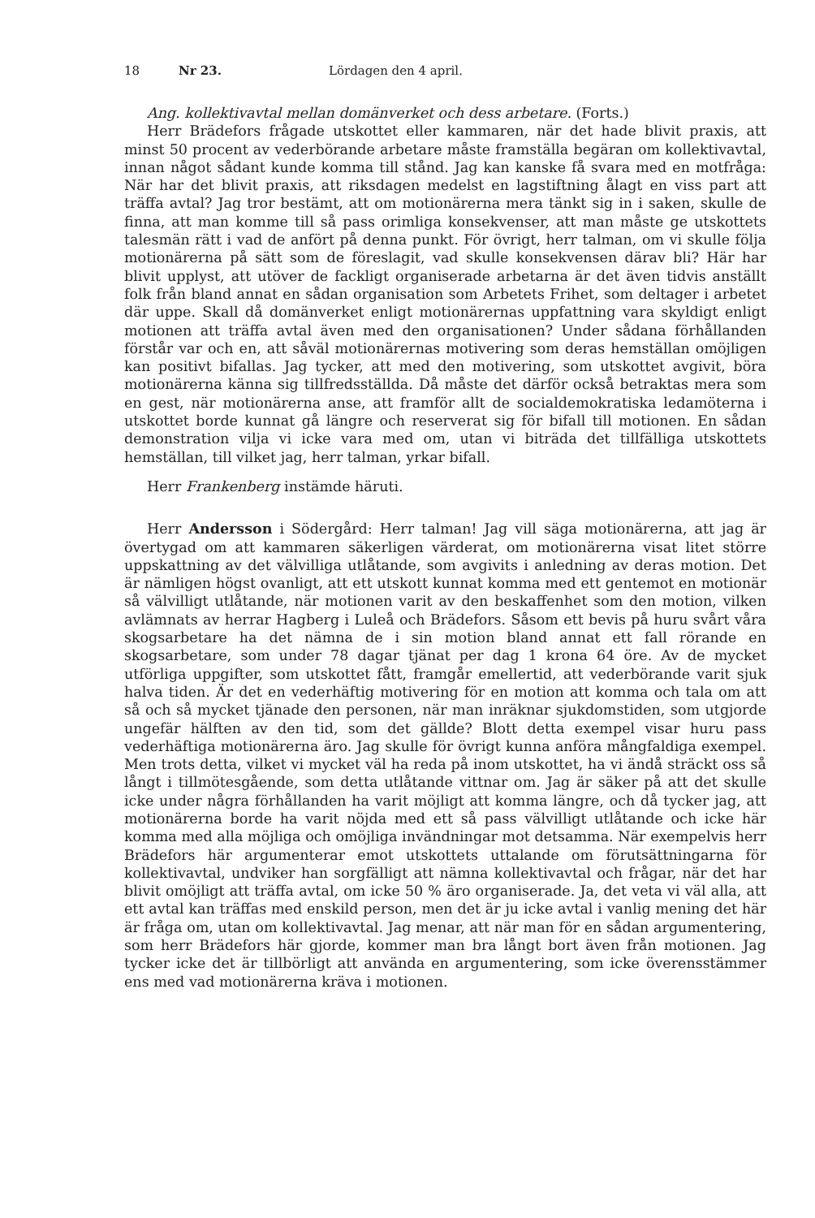18 Nr 23. Lördagen den 4 april.
Ang. kollektivavtal mellan domänverket och dess arbetare. (Forts.)
Herr Brädefors frågade utskottet eller kammaren, när det hade blivit praxis, att minst 50 procent av vederbörande arbetare måste framställa begäran om kollektivavtal, innan något sådant kunde komma till stånd. Jag kan kanske få svara med en motfråga: När har det blivit praxis, att riksdagen medelst en lagstiftning ålagt en viss part att träffa avtal? Jag tror bestämt, att om motionärerna mera tänkt sig in i saken, skulle de finna, att man komme till så pass orimliga konsekvenser, att man måste ge utskottets talesmän rätt i vad de anfört på denna punkt. För övrigt, herr talman, om vi skulle följa motionärerna på sätt som de föreslagit, vad skulle konsekvensen därav bli? Här har blivit upplyst, att utöver de fackligt organiserade arbetarna är det även tidvis anställt folk från bland annat en sådan organisation som Arbetets Frihet, som deltager i arbetet där uppe. Skall då domänverket enligt motionärernas uppfattning vara skyldigt enligt motionen att träffa avtal även med den organisationen? Under sådana förhållanden förstår var och en, att såväl motionärernas motivering som deras hemställan omöjligen kan positivt bifallas. Jag tycker, att med den motivering, som utskottet avgivit, böra motionärerna känna sig tillfredsställda. Då måste det därför också betraktas mera som en gest, när motionärerna anse, att framför allt de socialdemokratiska ledamöterna i utskottet borde kunnat gå längre och reserverat sig för bifall till motionen. En sådan demonstration vilja vi icke vara med om, utan vi biträda det tillfälliga utskottets hemställan, till vilket jag, herr talman, yrkar bifall.
Herr Frankenberg instämde häruti.
Herr Andersson i Södergård: Herr talman! Jag vill säga motionärerna, att jag är övertygad om att kammaren säkerligen värderat, om motionärerna visat litet större uppskattning av det välvilliga utlåtande, som avgivits i anledning av deras motion. Det är nämligen högst ovanligt, att ett utskott kunnat komma med ett gentemot en motionär så välvilligt utlåtande, när motionen varit av den beskaffenhet som den motion, vilken avlämnats av herrar Hagberg i Luleå och Brädefors. Såsom ett bevis på huru svårt våra skogsarbetare ha det nämna de i sin motion bland annat ett fall rörande en skogsarbetare, som under 78 dagar tjänat per dag 1 krona 64 öre. Av de mycket utförliga uppgifter, som utskottet fått, framgår emellertid, att vederbörande varit sjuk halva tiden. Är det en vederhäftig motivering för en motion att komma och tala om att så och så mycket tjänade den personen, när man inräknar sjukdomstiden, som utgjorde ungefär hälften av den tid, som det gällde? Blott detta exempel visar huru pass vederhäftiga motionärerna äro. Jag skulle för övrigt kunna anföra mångfaldiga exempel. Men trots detta, vilket vi mycket väl ha reda på inom utskottet, ha vi ändå sträckt oss så långt i tillmötesgående, som detta utlåtande vittnar om. Jag är säker på att det skulle icke under några förhållanden ha varit möjligt att komma längre, och då tycker jag, att motionärerna borde ha varit nöjda med ett så pass välvilligt utlåtande och icke här komma med alla möjliga och omöjliga invändningar mot detsamma. När exempelvis herr Brädefors här argumenterar emot utskottets uttalande om förutsättningarna för kollektivavtal, undviker han sorgfälligt att nämna kollektivavtal och frågar, när det har blivit omöjligt att träffa avtal, om icke 50 % äro organiserade. Ja, det veta vi väl alla, att ett avtal kan träffas med enskild person, men det är ju icke avtal i vanlig mening det här är fråga om, utan om kollektivavtal. Jag menar, att när man för en sådan argumentering, som herr Brädefors här gjorde, kommer man bra långt bort även från motionen. Jag tycker icke det är tillbörligt att använda en argumentering, som icke överensstämmer ens med vad motionärerna kräva i motionen.